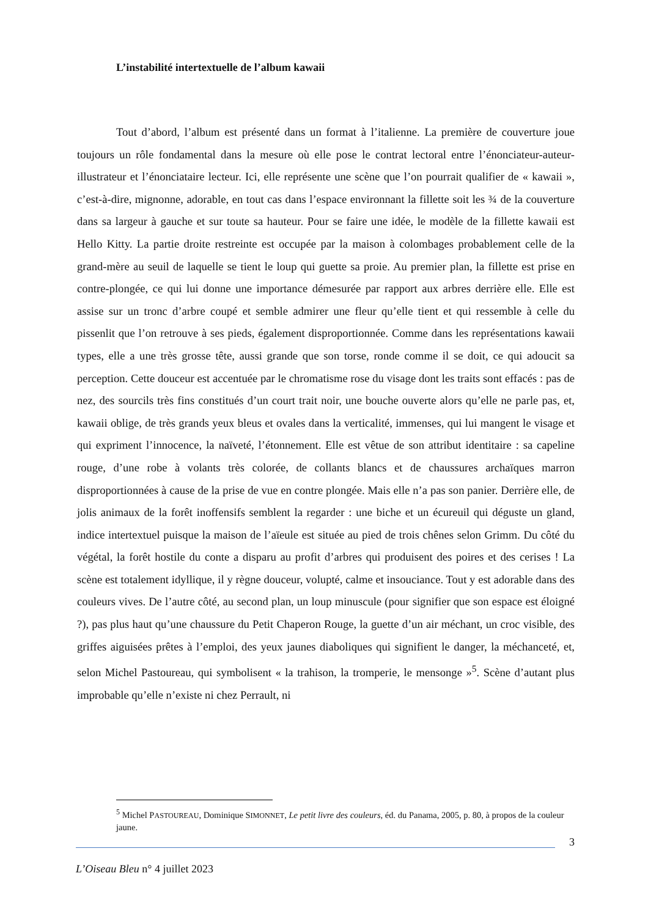L’instabilité intertextuelle de l’album kawaii
Tout d’abord, l’album est présenté dans un format à l’italienne. La première de couverture joue toujours un rôle fondamental dans la mesure où elle pose le contrat lectoral entre l’énonciateur-auteur-illustrateur et l’énonciataire lecteur. Ici, elle représente une scène que l’on pourrait qualifier de « kawaii », c’est-à-dire, mignonne, adorable, en tout cas dans l’espace environnant la fillette soit les ¾ de la couverture dans sa largeur à gauche et sur toute sa hauteur. Pour se faire une idée, le modèle de la fillette kawaii est Hello Kitty. La partie droite restreinte est occupée par la maison à colombages probablement celle de la grand-mère au seuil de laquelle se tient le loup qui guette sa proie. Au premier plan, la fillette est prise en contre-plongée, ce qui lui donne une importance démesurée par rapport aux arbres derrière elle. Elle est assise sur un tronc d’arbre coupé et semble admirer une fleur qu’elle tient et qui ressemble à celle du pissenlit que l’on retrouve à ses pieds, également disproportionnée. Comme dans les représentations kawaii types, elle a une très grosse tête, aussi grande que son torse, ronde comme il se doit, ce qui adoucit sa perception. Cette douceur est accentuée par le chromatisme rose du visage dont les traits sont effacés : pas de nez, des sourcils très fins constitués d’un court trait noir, une bouche ouverte alors qu’elle ne parle pas, et, kawaii oblige, de très grands yeux bleus et ovales dans la verticalité, immenses, qui lui mangent le visage et qui expriment l’innocence, la naïveté, l’étonnement. Elle est vêtue de son attribut identitaire : sa capeline rouge, d’une robe à volants très colorée, de collants blancs et de chaussures archaïques marron disproportionnées à cause de la prise de vue en contre plongée. Mais elle n’a pas son panier. Derrière elle, de jolis animaux de la forêt inoffensifs semblent la regarder : une biche et un écureuil qui déguste un gland, indice intertextuel puisque la maison de l’aïeule est située au pied de trois chênes selon Grimm. Du côté du végétal, la forêt hostile du conte a disparu au profit d’arbres qui produisent des poires et des cerises ! La scène est totalement idyllique, il y règne douceur, volupté, calme et insouciance. Tout y est adorable dans des couleurs vives. De l’autre côté, au second plan, un loup minuscule (pour signifier que son espace est éloigné ?), pas plus haut qu’une chaussure du Petit Chaperon Rouge, la guette d’un air méchant, un croc visible, des griffes aiguisées prêtes à l’emploi, des yeux jaunes diaboliques qui signifient le danger, la méchanceté, et, selon Michel Pastoureau, qui symbolisent « la trahison, la tromperie, le mensonge »<sup>5</sup>. Scène d’autant plus improbable qu’elle n’existe ni chez Perrault, ni
<sup>5</sup> Michel PASTOUREAU, Dominique SIMONNET, Le petit livre des couleurs, éd. du Panama, 2005, p. 80, à propos de la couleur jaune.
3
L’Oiseau Bleu n° 4 juillet 2023